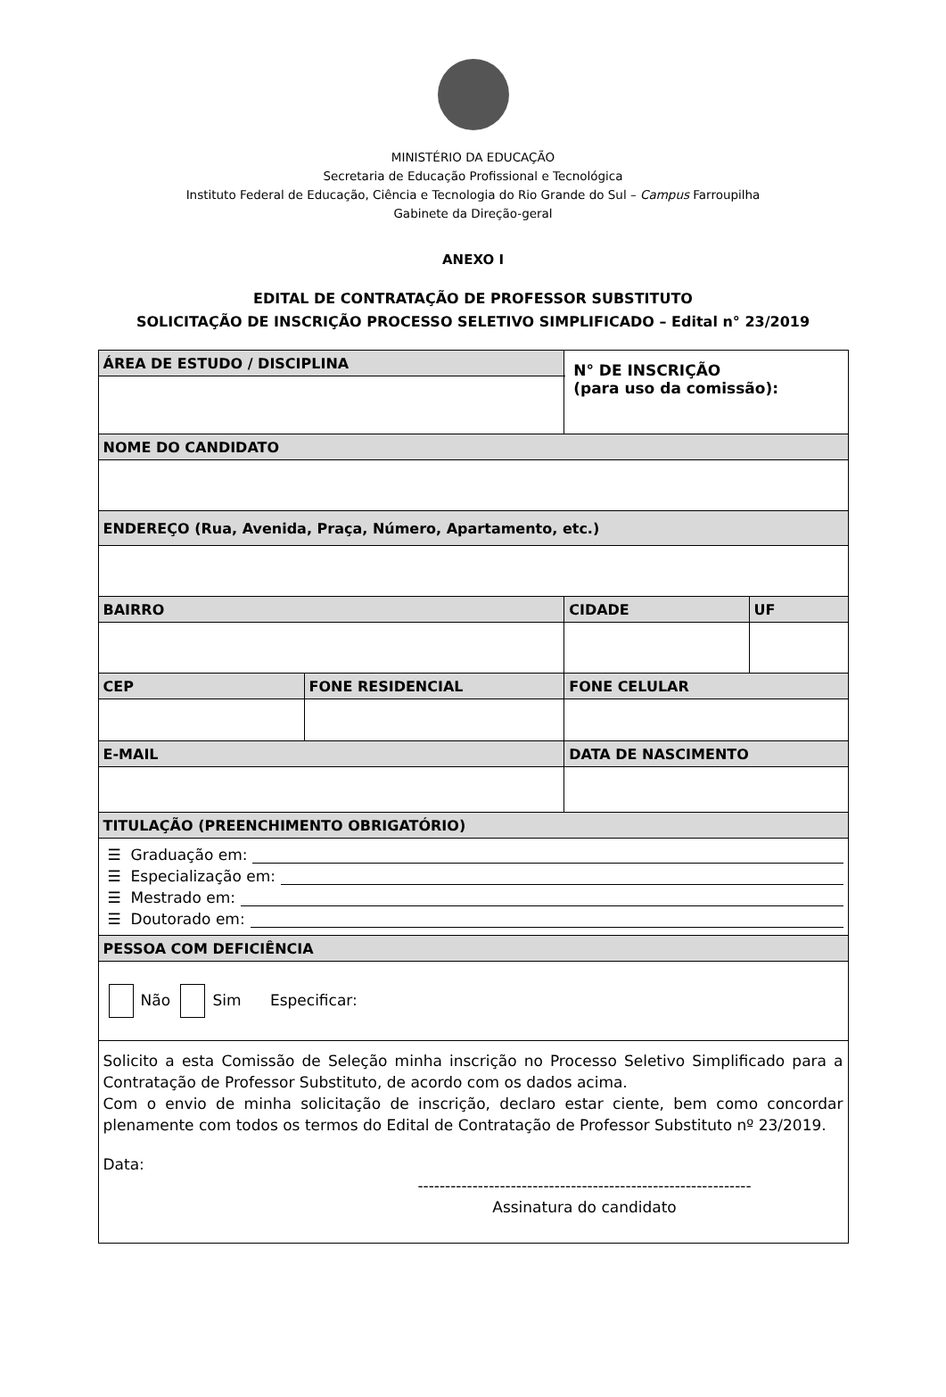MINISTÉRIO DA EDUCAÇÃO
Secretaria de Educação Profissional e Tecnológica
Instituto Federal de Educação, Ciência e Tecnologia do Rio Grande do Sul – Campus Farroupilha
Gabinete da Direção-geral
ANEXO I
EDITAL DE CONTRATAÇÃO DE PROFESSOR SUBSTITUTO
SOLICITAÇÃO DE INSCRIÇÃO PROCESSO SELETIVO SIMPLIFICADO – Edital n° 23/2019
| ÁREA DE ESTUDO / DISCIPLINA | | | | N° DE INSCRIÇÃO (para uso da comissão): | |
| NOME DO CANDIDATO | | | | | |
| ENDEREÇO (Rua, Avenida, Praça, Número, Apartamento, etc.) | | | | | |
| BAIRRO | | CIDADE | | | UF |
| CEP | FONE RESIDENCIAL | | FONE CELULAR | | |
| E-MAIL | | | DATA DE NASCIMENTO | | |
| TITULAÇÃO (PREENCHIMENTO OBRIGATÓRIO) | | | | | |
| ☰ Graduação em: ☰ Especialização em: ☰ Mestrado em: ☰ Doutorado em: | | | | | |
| PESSOA COM DEFICIÊNCIA | | | | | |
| Não Sim Especificar: | | | | | |
| Solicito a esta Comissão de Seleção minha inscrição no Processo Seletivo Simplificado para a Contratação de Professor Substituto, de acordo com os dados acima. Com o envio de minha solicitação de inscrição, declaro estar ciente, bem como concordar plenamente com todos os termos do Edital de Contratação de Professor Substituto nº 23/2019. Data: ------------------------------------------------------------- Assinatura do candidato | | | | | |